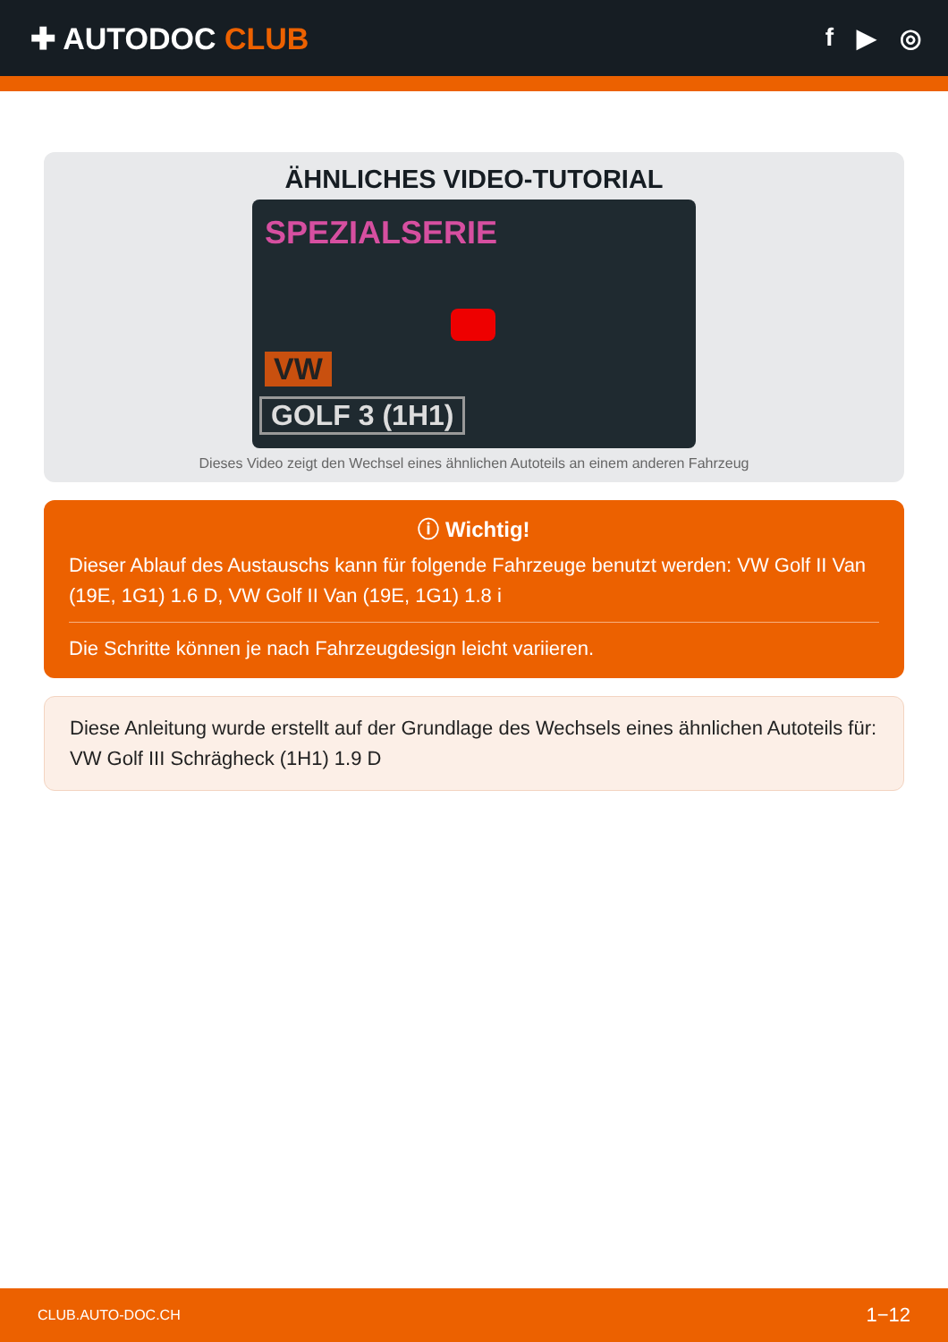✚ AUTODOC CLUB
f ▶ ◎
ÄHNLICHES VIDEO-TUTORIAL
SPEZIALSERIE
VW
GOLF 3 (1H1)
Dieses Video zeigt den Wechsel eines ähnlichen Autoteils an einem anderen Fahrzeug
ⓘ Wichtig!
Dieser Ablauf des Austauschs kann für folgende Fahrzeuge benutzt werden: VW Golf II Van (19E, 1G1) 1.6 D, VW Golf II Van (19E, 1G1) 1.8 i
Die Schritte können je nach Fahrzeugdesign leicht variieren.
Diese Anleitung wurde erstellt auf der Grundlage des Wechsels eines ähnlichen Autoteils für: VW Golf III Schrägheck (1H1) 1.9 D
CLUB.AUTO-DOC.CH 1−12